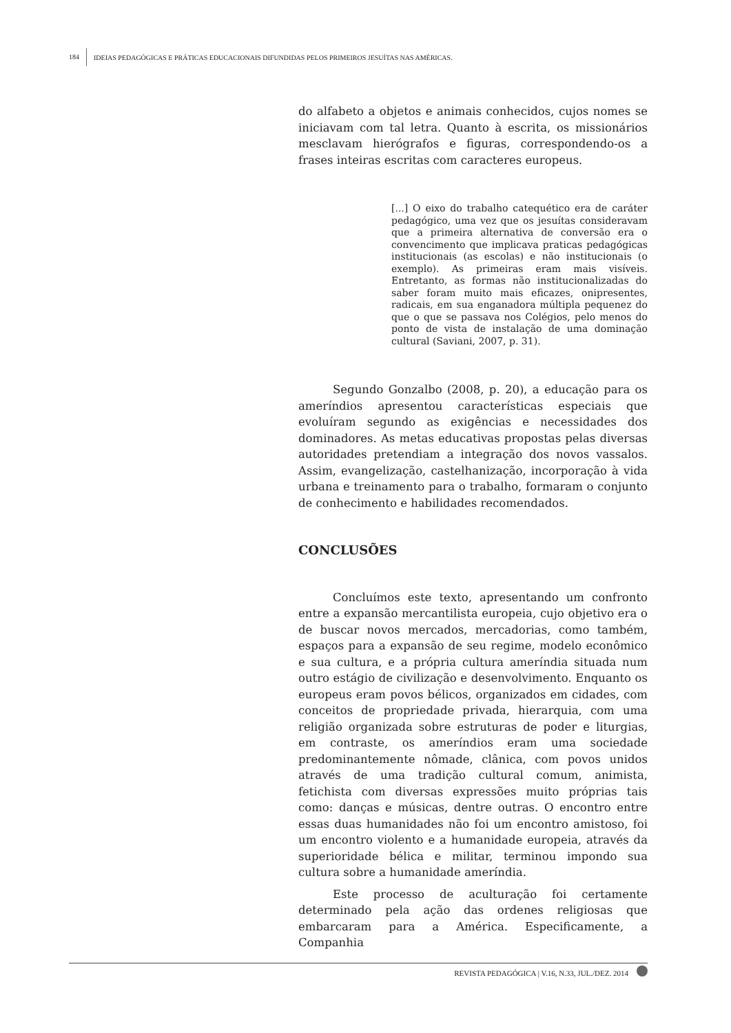184 IDEIAS PEDAGÓGICAS E PRÁTICAS EDUCACIONAIS DIFUNDIDAS PELOS PRIMEIROS JESUÍTAS NAS AMÉRICAS.
do alfabeto a objetos e animais conhecidos, cujos nomes se iniciavam com tal letra. Quanto à escrita, os missionários mesclavam hierógrafos e figuras, correspondendo-os a frases inteiras escritas com caracteres europeus.
[...] O eixo do trabalho catequético era de caráter pedagógico, uma vez que os jesuítas consideravam que a primeira alternativa de conversão era o convencimento que implicava praticas pedagógicas institucionais (as escolas) e não institucionais (o exemplo). As primeiras eram mais visíveis. Entretanto, as formas não institucionalizadas do saber foram muito mais eficazes, onipresentes, radicais, em sua enganadora múltipla pequenez do que o que se passava nos Colégios, pelo menos do ponto de vista de instalação de uma dominação cultural (Saviani, 2007, p. 31).
Segundo Gonzalbo (2008, p. 20), a educação para os ameríndios apresentou características especiais que evoluíram segundo as exigências e necessidades dos dominadores. As metas educativas propostas pelas diversas autoridades pretendiam a integração dos novos vassalos. Assim, evangelização, castelhanização, incorporação à vida urbana e treinamento para o trabalho, formaram o conjunto de conhecimento e habilidades recomendados.
CONCLUSÕES
Concluímos este texto, apresentando um confronto entre a expansão mercantilista europeia, cujo objetivo era o de buscar novos mercados, mercadorias, como também, espaços para a expansão de seu regime, modelo econômico e sua cultura, e a própria cultura ameríndia situada num outro estágio de civilização e desenvolvimento. Enquanto os europeus eram povos bélicos, organizados em cidades, com conceitos de propriedade privada, hierarquia, com uma religião organizada sobre estruturas de poder e liturgias, em contraste, os ameríndios eram uma sociedade predominantemente nômade, clânica, com povos unidos através de uma tradição cultural comum, animista, fetichista com diversas expressões muito próprias tais como: danças e músicas, dentre outras. O encontro entre essas duas humanidades não foi um encontro amistoso, foi um encontro violento e a humanidade europeia, através da superioridade bélica e militar, terminou impondo sua cultura sobre a humanidade ameríndia.
Este processo de aculturação foi certamente determinado pela ação das ordenes religiosas que embarcaram para a América. Especificamente, a Companhia
REVISTA PEDAGÓGICA | V.16, N.33, JUL./DEZ. 2014